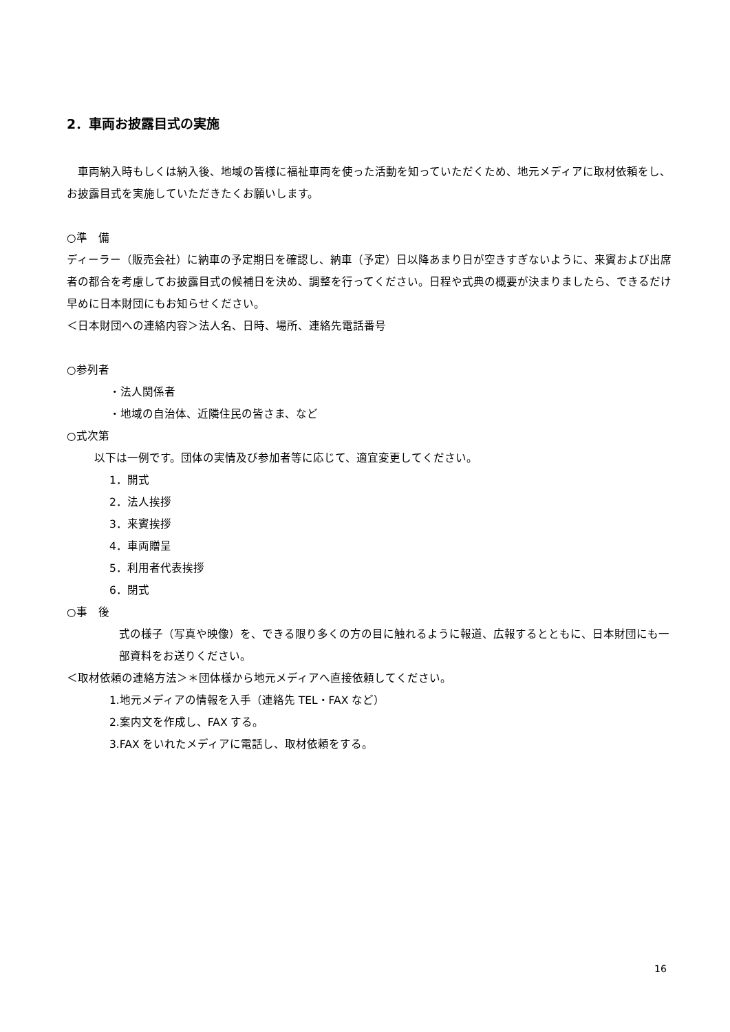2．車両お披露目式の実施
　車両納入時もしくは納入後、地域の皆様に福祉車両を使った活動を知っていただくため、地元メディアに取材依頼をし、お披露目式を実施していただきたくお願いします。
○準　備
ディーラー（販売会社）に納車の予定期日を確認し、納車（予定）日以降あまり日が空きすぎないように、来賓および出席者の都合を考慮してお披露目式の候補日を決め、調整を行ってください。日程や式典の概要が決まりましたら、できるだけ早めに日本財団にもお知らせください。
＜日本財団への連絡内容＞法人名、日時、場所、連絡先電話番号
○参列者
・法人関係者
・地域の自治体、近隣住民の皆さま、など
○式次第
以下は一例です。団体の実情及び参加者等に応じて、適宜変更してください。
1．開式
2．法人挨拶
3．来賓挨拶
4．車両贈呈
5．利用者代表挨拶
6．閉式
○事　後
式の様子（写真や映像）を、できる限り多くの方の目に触れるように報道、広報するとともに、日本財団にも一部資料をお送りください。
＜取材依頼の連絡方法＞＊団体様から地元メディアへ直接依頼してください。
1.地元メディアの情報を入手（連絡先 TEL・FAX など）
2.案内文を作成し、FAX する。
3.FAX をいれたメディアに電話し、取材依頼をする。
16